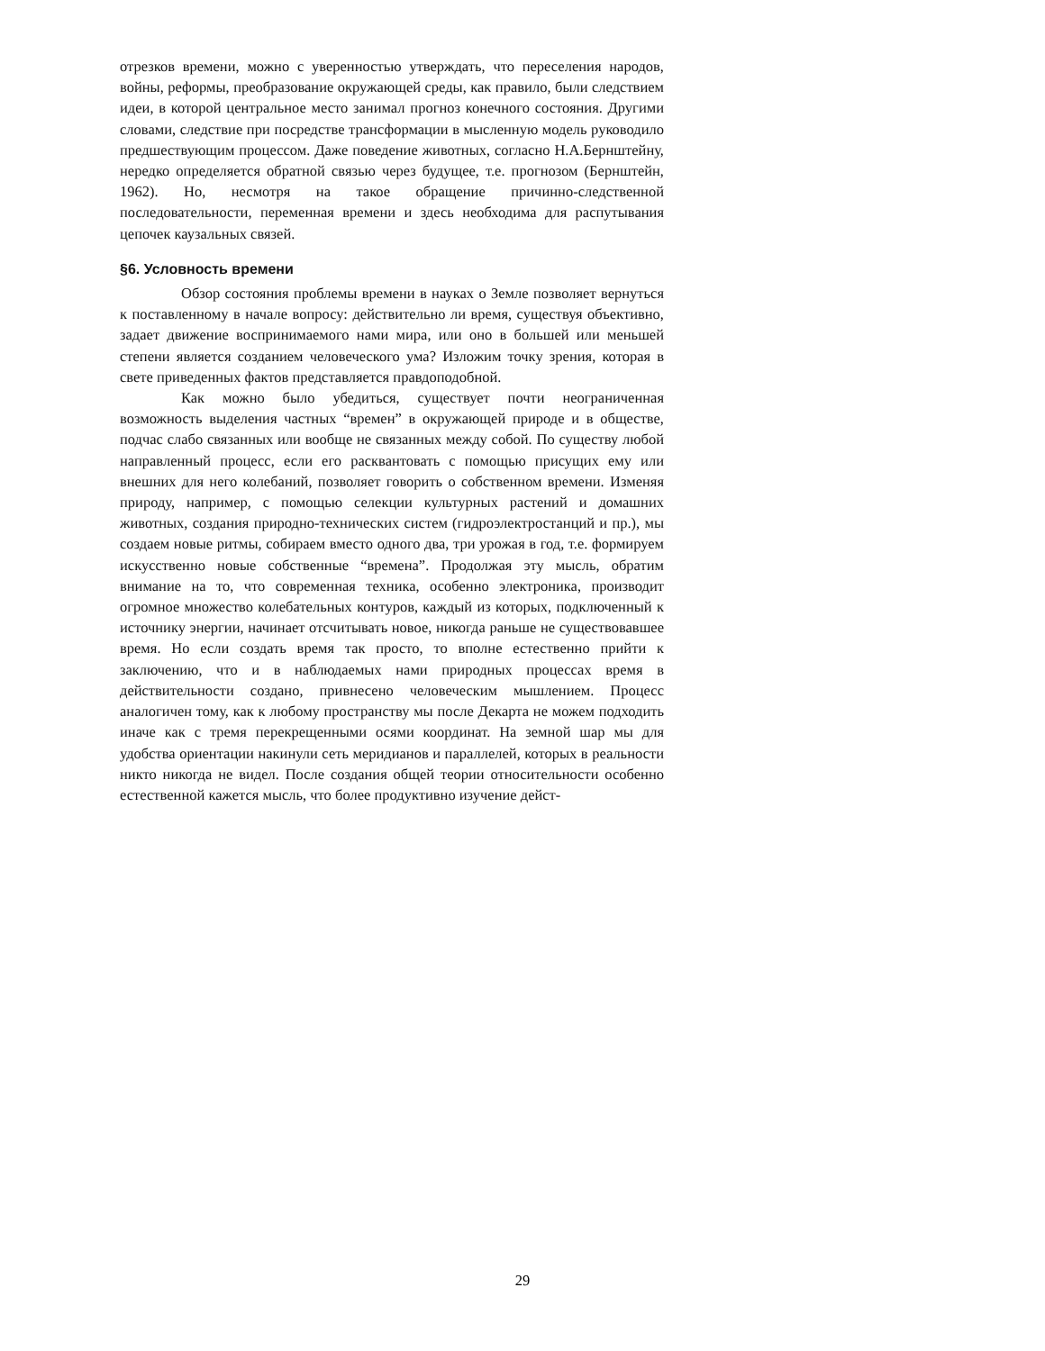отрезков времени, можно с уверенностью утверждать, что переселения народов, войны, реформы, преобразование окружающей среды, как правило, были следствием идеи, в которой центральное место занимал прогноз конечного состояния. Другими словами, следствие при посредстве трансформации в мысленную модель руководило предшествующим процессом. Даже поведение животных, согласно Н.А.Бернштейну, нередко определяется обратной связью через будущее, т.е. прогнозом (Бернштейн, 1962). Но, несмотря на такое обращение причинно-следственной последовательности, переменная времени и здесь необходима для распутывания цепочек каузальных связей.
§6. Условность времени
Обзор состояния проблемы времени в науках о Земле позволяет вернуться к поставленному в начале вопросу: действительно ли время, существуя объективно, задает движение воспринимаемого нами мира, или оно в большей или меньшей степени является созданием человеческого ума? Изложим точку зрения, которая в свете приведенных фактов представляется правдоподобной.
Как можно было убедиться, существует почти неограниченная возможность выделения частных “времен” в окружающей природе и в обществе, подчас слабо связанных или вообще не связанных между собой. По существу любой направленный процесс, если его расквантовать с помощью присущих ему или внешних для него колебаний, позволяет говорить о собственном времени. Изменяя природу, например, с помощью селекции культурных растений и домашних животных, создания природно-технических систем (гидроэлектростанций и пр.), мы создаем новые ритмы, собираем вместо одного два, три урожая в год, т.е. формируем искусственно новые собственные “времена”. Продолжая эту мысль, обратим внимание на то, что современная техника, особенно электроника, производит огромное множество колебательных контуров, каждый из которых, подключенный к источнику энергии, начинает отсчитывать новое, никогда раньше не существовавшее время. Но если создать время так просто, то вполне естественно прийти к заключению, что и в наблюдаемых нами природных процессах время в действительности создано, привнесено человеческим мышлением. Процесс аналогичен тому, как к любому пространству мы после Декарта не можем подходить иначе как с тремя перекрещенными осями координат. На земной шар мы для удобства ориентации накинули сеть меридианов и параллелей, которых в реальности никто никогда не видел. После создания общей теории относительности особенно естественной кажется мысль, что более продуктивно изучение дейст-
29